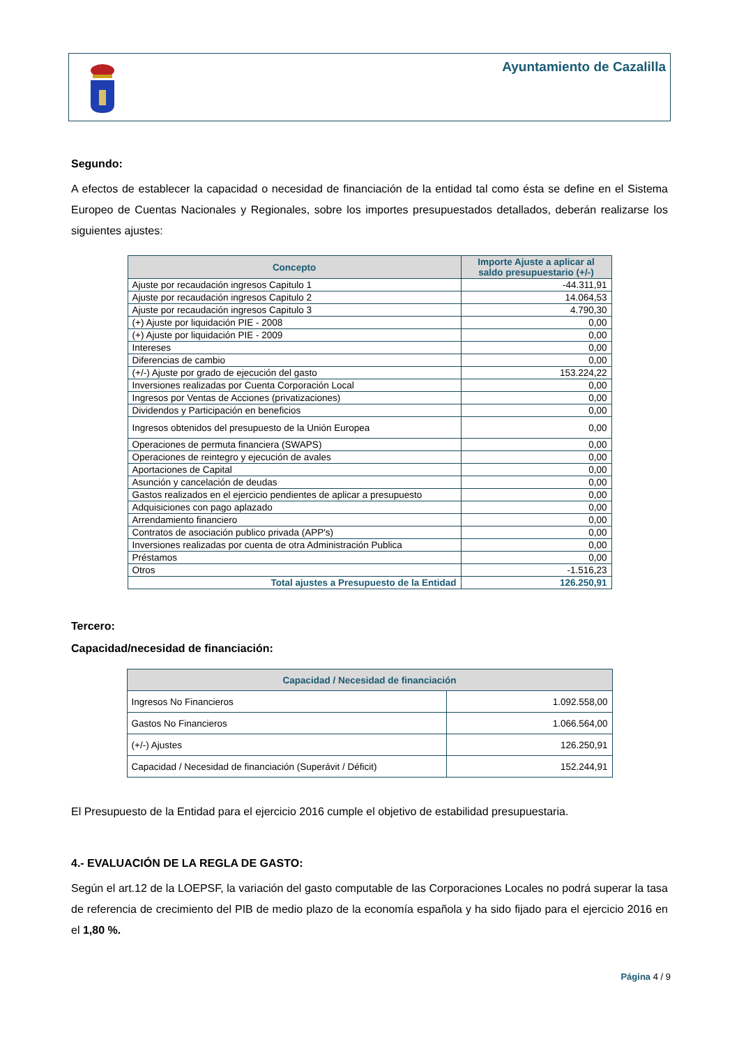Ayuntamiento de Cazalilla
Segundo:
A efectos de establecer la capacidad o necesidad de financiación de la entidad tal como ésta se define en el Sistema Europeo de Cuentas Nacionales y Regionales, sobre los importes presupuestados detallados, deberán realizarse los siguientes ajustes:
| Concepto | Importe Ajuste a aplicar al saldo presupuestario (+/-) |
| --- | --- |
| Ajuste por recaudación ingresos Capitulo 1 | -44.311,91 |
| Ajuste por recaudación ingresos Capitulo 2 | 14.064,53 |
| Ajuste por recaudación ingresos Capitulo 3 | 4.790,30 |
| (+) Ajuste por liquidación PIE - 2008 | 0,00 |
| (+) Ajuste por liquidación PIE - 2009 | 0,00 |
| Intereses | 0,00 |
| Diferencias de cambio | 0,00 |
| (+/-) Ajuste por grado de ejecución del gasto | 153.224,22 |
| Inversiones realizadas por Cuenta Corporación Local | 0,00 |
| Ingresos por Ventas de Acciones (privatizaciones) | 0,00 |
| Dividendos y Participación en beneficios | 0,00 |
| Ingresos obtenidos del presupuesto de la Unión Europea | 0,00 |
| Operaciones de permuta financiera (SWAPS) | 0,00 |
| Operaciones de reintegro y ejecución de avales | 0,00 |
| Aportaciones de Capital | 0,00 |
| Asunción y cancelación de deudas | 0,00 |
| Gastos realizados en el ejercicio pendientes de aplicar a presupuesto | 0,00 |
| Adquisiciones con pago aplazado | 0,00 |
| Arrendamiento financiero | 0,00 |
| Contratos de asociación publico privada (APP's) | 0,00 |
| Inversiones realizadas por cuenta de otra Administración Publica | 0,00 |
| Préstamos | 0,00 |
| Otros | -1.516,23 |
| Total ajustes a Presupuesto de la Entidad | 126.250,91 |
Tercero:
Capacidad/necesidad de financiación:
| Capacidad / Necesidad de financiación | |
| --- | --- |
| Ingresos No Financieros | 1.092.558,00 |
| Gastos No Financieros | 1.066.564,00 |
| (+/-) Ajustes | 126.250,91 |
| Capacidad / Necesidad de financiación (Superávit / Déficit) | 152.244,91 |
El Presupuesto de la Entidad para el ejercicio 2016 cumple el objetivo de estabilidad presupuestaria.
4.- EVALUACIÓN DE LA REGLA DE GASTO:
Según el art.12 de la LOEPSF, la variación del gasto computable de las Corporaciones Locales no podrá superar la tasa de referencia de crecimiento del PIB de medio plazo de la economía española y ha sido fijado para el ejercicio 2016 en el 1,80 %.
Página 4 / 9